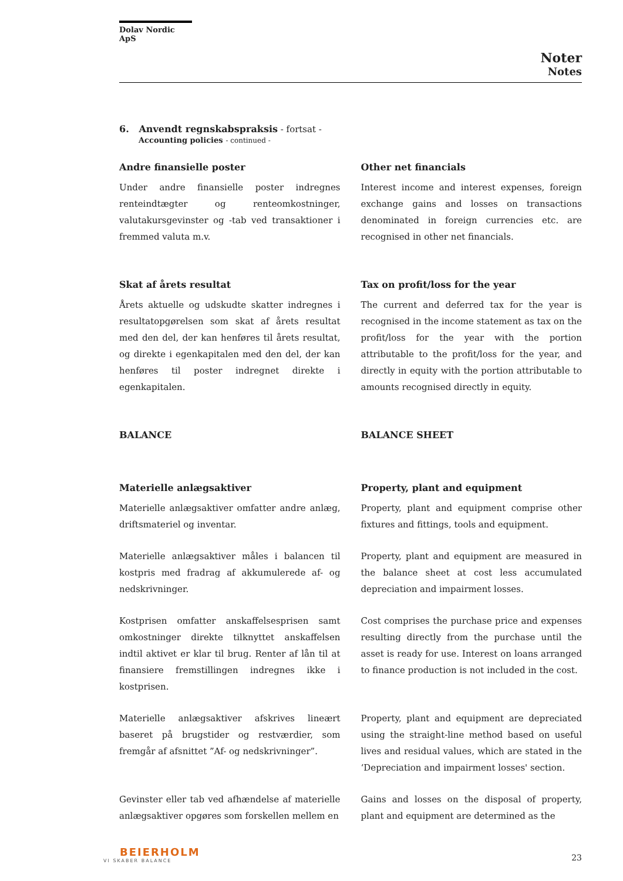Dolav Nordic ApS
Noter
Notes
6. Anvendt regnskabspraksis - fortsat -
Accounting policies - continued -
Andre finansielle poster
Under andre finansielle poster indregnes renteindtægter og renteomkostninger, valutakursgevinster og -tab ved transaktioner i fremmed valuta m.v.
Skat af årets resultat
Årets aktuelle og udskudte skatter indregnes i resultatopgørelsen som skat af årets resultat med den del, der kan henføres til årets resultat, og direkte i egenkapitalen med den del, der kan henføres til poster indregnet direkte i egenkapitalen.
BALANCE
Materielle anlægsaktiver
Materielle anlægsaktiver omfatter andre anlæg, driftsmateriel og inventar.
Materielle anlægsaktiver måles i balancen til kostpris med fradrag af akkumulerede af- og nedskrivninger.
Kostprisen omfatter anskaffelsesprisen samt omkostninger direkte tilknyttet anskaffelsen indtil aktivet er klar til brug. Renter af lån til at finansiere fremstillingen indregnes ikke i kostprisen.
Materielle anlægsaktiver afskrives lineært baseret på brugstider og restværdier, som fremgår af afsnittet ”Af- og nedskrivninger”.
Gevinster eller tab ved afhændelse af materielle anlægsaktiver opgøres som forskellen mellem en
Other net financials
Interest income and interest expenses, foreign exchange gains and losses on transactions denominated in foreign currencies etc. are recognised in other net financials.
Tax on profit/loss for the year
The current and deferred tax for the year is recognised in the income statement as tax on the profit/loss for the year with the portion attributable to the profit/loss for the year, and directly in equity with the portion attributable to amounts recognised directly in equity.
BALANCE SHEET
Property, plant and equipment
Property, plant and equipment comprise other fixtures and fittings, tools and equipment.
Property, plant and equipment are measured in the balance sheet at cost less accumulated depreciation and impairment losses.
Cost comprises the purchase price and expenses resulting directly from the purchase until the asset is ready for use. Interest on loans arranged to finance production is not included in the cost.
Property, plant and equipment are depreciated using the straight-line method based on useful lives and residual values, which are stated in the ‘Depreciation and impairment losses' section.
Gains and losses on the disposal of property, plant and equipment are determined as the
BEIERHOLM
VI SKABER BALANCE
23